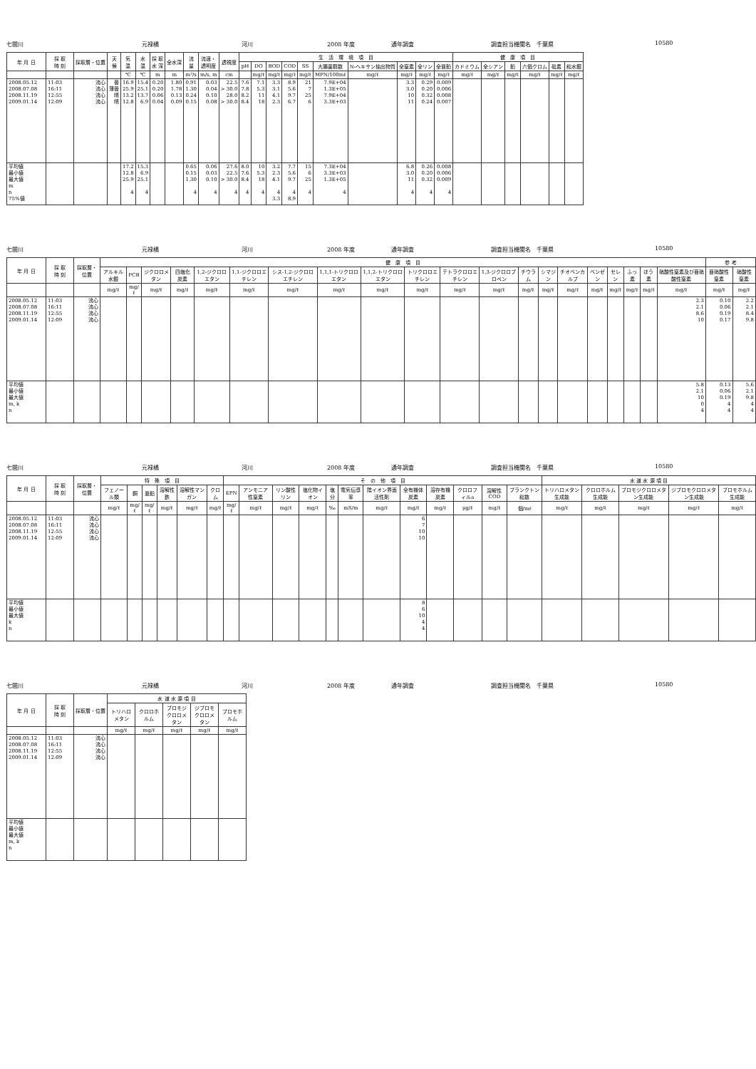七間川 元禄橋 河川 2008 年度 通年調査 調査担当機関名　千葉県 10580
| 年 月 日 | 採 取 時 刻 | 採取層・位置 | 天 候 | 気 温 | 水 温 | 採 取 水 深 | 全水深 | 流 量 | 流速・ 透明度 | 透視度 | 生 活 環 境 項 目 | | | | | | | | | | 健 康 項 目 | | | | | |
| --- | --- | --- | --- | --- | --- | --- | --- | --- | --- | --- | --- | --- | --- | --- | --- | --- | --- | --- | --- | --- | --- | --- | --- | --- | --- | --- |
| | | | | | | | | | | | pH | DO | BOD | COD | SS | 大腸菌群数 | N-ヘキサン抽出物質 | 全窒素 | 全リン | 全亜鉛 | カドミウム | 全シアン | 鉛 | 六価クロム | 砒素 | 総水銀 |
| | | | | ℃ | ℃ | m | m | m³/s | m/s, m | cm | | mg/ℓ | mg/ℓ | mg/ℓ | mg/ℓ | MPN/100mℓ | mg/ℓ | mg/ℓ | mg/ℓ | mg/ℓ | mg/ℓ | mg/ℓ | mg/ℓ | mg/ℓ | mg/ℓ | mg/ℓ |
| 2008.05.12 2008.07.08 2008.11.19 2009.01.14 | 11:03 16:11 12:55 12:09 | 流心 流心 流心 流心 | 曇 薄曇 晴 晴 | 16.9 25.9 13.2 12.8 | 15.4 25.1 13.7 6.9 | 0.20 0.20 0.06 0.04 | 1.80 1.78 0.13 0.09 | 0.91 1.30 0.24 0.15 | 0.03 0.04 0.10 0.08 | 22.5 > 30.0 28.0 > 30.0 | 7.6 7.8 8.2 8.4 | 7.1 5.3 11 18 | 3.3 3.1 4.1 2.3 | 8.9 5.6 9.7 6.7 | 21 7 25 6 | 7.9E+04 1.3E+05 7.9E+04 3.3E+03 | | 3.3 3.0 10 11 | 0.29 0.20 0.32 0.24 | 0.009 0.006 0.008 0.007 | | | | | | |
| 平均値 最小値 最大値 m n 75%値 | | | | 17.2 12.8 25.9 4 | 15.3 6.9 25.1 4 | | | 0.65 0.15 1.30 4 | 0.06 0.03 0.10 4 | 27.6 22.5 > 30.0 4 | 8.0 7.6 8.4 4 | 10 5.3 18 4 | 3.2 2.3 4.1 4 3.3 | 7.7 5.6 9.7 4 8.9 | 15 6 25 4 | 7.3E+04 3.3E+03 1.3E+05 4 | | 6.8 3.0 11 4 | 0.26 0.20 0.32 4 | 0.008 0.006 0.009 4 | | | | | | |
七間川 元禄橋 河川 2008 年度 通年調査 調査担当機関名　千葉県 10580
| 年 月 日 | 採 取 時 刻 | 採取層・位置 | 健 康 項 目 | | | | | | | | | | | | | | | | | | | | 参 考 | |
| --- | --- | --- | --- | --- | --- | --- | --- | --- | --- | --- | --- | --- | --- | --- | --- | --- | --- | --- | --- | --- | --- | --- | --- | --- |
| | | | アルキル水銀 | PCB | ジクロロメタン | 四塩化炭素 | 1,2-ジクロロエタン | 1,1-ジクロロエチレン | シス-1,2-ジクロロエチレン | 1,1,1-トリクロロエタン | 1,1,2-トリクロロエタン | トリクロロエチレン | テトラクロロエチレン | 1,3-ジクロロプロペン | チウラム | シマジン | チオベンカルブ | ベンゼン | セレン | ふっ素 | ほう素 | 硝酸性窒素及び亜硝酸性窒素 | 亜硝酸性窒素 | 硝酸性窒素 |
| | | | mg/ℓ | mg/ℓ | mg/ℓ | mg/ℓ | mg/ℓ | mg/ℓ | mg/ℓ | mg/ℓ | mg/ℓ | mg/ℓ | mg/ℓ | mg/ℓ | mg/ℓ | mg/ℓ | mg/ℓ | mg/ℓ | mg/ℓ | mg/ℓ | mg/ℓ | mg/ℓ | mg/ℓ | mg/ℓ |
| 2008.05.12 2008.07.08 2008.11.19 2009.01.14 | 11:03 16:11 12:55 12:09 | 流心 流心 流心 流心 | | | | | | | | | | | | | | | | | | | | 2.3 2.1 8.6 10 | 0.10 0.06 0.19 0.17 | 2.2 2.1 8.4 9.8 |
| 平均値 最小値 最大値 m, k n | | | | | | | | | | | | | | | | | | | | | | 5.8 2.1 10 0 4 | 0.13 0.06 0.19 4 4 | 5.6 2.1 9.8 4 4 |
七間川 元禄橋 河川 2008 年度 通年調査 調査担当機関名　千葉県 10580
| 年 月 日 | 採 取 時 刻 | 採取層・位置 | 特 殊 項 目 | | | | | | そ の 他 項 目 | | | | | | | | | | | | 水 道 水 源 項 目 | | | | |
| --- | --- | --- | --- | --- | --- | --- | --- | --- | --- | --- | --- | --- | --- | --- | --- | --- | --- | --- | --- | --- | --- | --- | --- | --- | --- |
| | | | フェノール類 | 銅 | 亜鉛 | 溶解性鉄 | 溶解性マンガン | クロム | EPN | アンモニア性窒素 | リン酸性リン | 塩化物イオン | 塩分 | 電気伝導率 | 陰イオン界面活性剤 | 全有機体炭素 | 溶存有機炭素 | クロロフィルa | 溶解性COD | プランクトン総数 | トリハロメタン生成能 | クロロホルム生成能 | ブロモジクロロメタン生成能 | ジブロモクロロメタン生成能 | ブロモホルム生成能 |
| | | | mg/ℓ | mg/ℓ | mg/ℓ | mg/ℓ | mg/ℓ | mg/ℓ | mg/ℓ | mg/ℓ | mg/ℓ | mg/ℓ | ‰ | mS/m | mg/ℓ | mg/ℓ | mg/ℓ | μg/ℓ | mg/ℓ | 個/mℓ | mg/ℓ | mg/ℓ | mg/ℓ | mg/ℓ | mg/ℓ |
| 2008.05.12 2008.07.08 2008.11.19 2009.01.14 | 11:03 16:11 12:55 12:09 | 流心 流心 流心 流心 | | | | | | | | | | | | | | 6 7 10 10 | | | | | | | | | |
| 平均値 最小値 最大値 k n | | | | | | | | | | | | | | | | 8 6 10 4 4 | | | | | | | | | |
七間川 元禄橋 河川 2008 年度 通年調査 調査担当機関名　千葉県 10580
| 年 月 日 | 採 取 時 刻 | 採取層・位置 | 水 道 水 源 項 目 | | | | |
| --- | --- | --- | --- | --- | --- | --- | --- |
| | | | トリハロメタン | クロロホルム | ブロモジクロロメタン | ジブロモクロロメタン | ブロモホルム |
| | | | mg/ℓ | mg/ℓ | mg/ℓ | mg/ℓ | mg/ℓ |
| 2008.05.12 2008.07.08 2008.11.19 2009.01.14 | 11:03 16:11 12:55 12:09 | 流心 流心 流心 流心 | | | | | |
| 平均値 最小値 最大値 m, k n | | | | | | | |